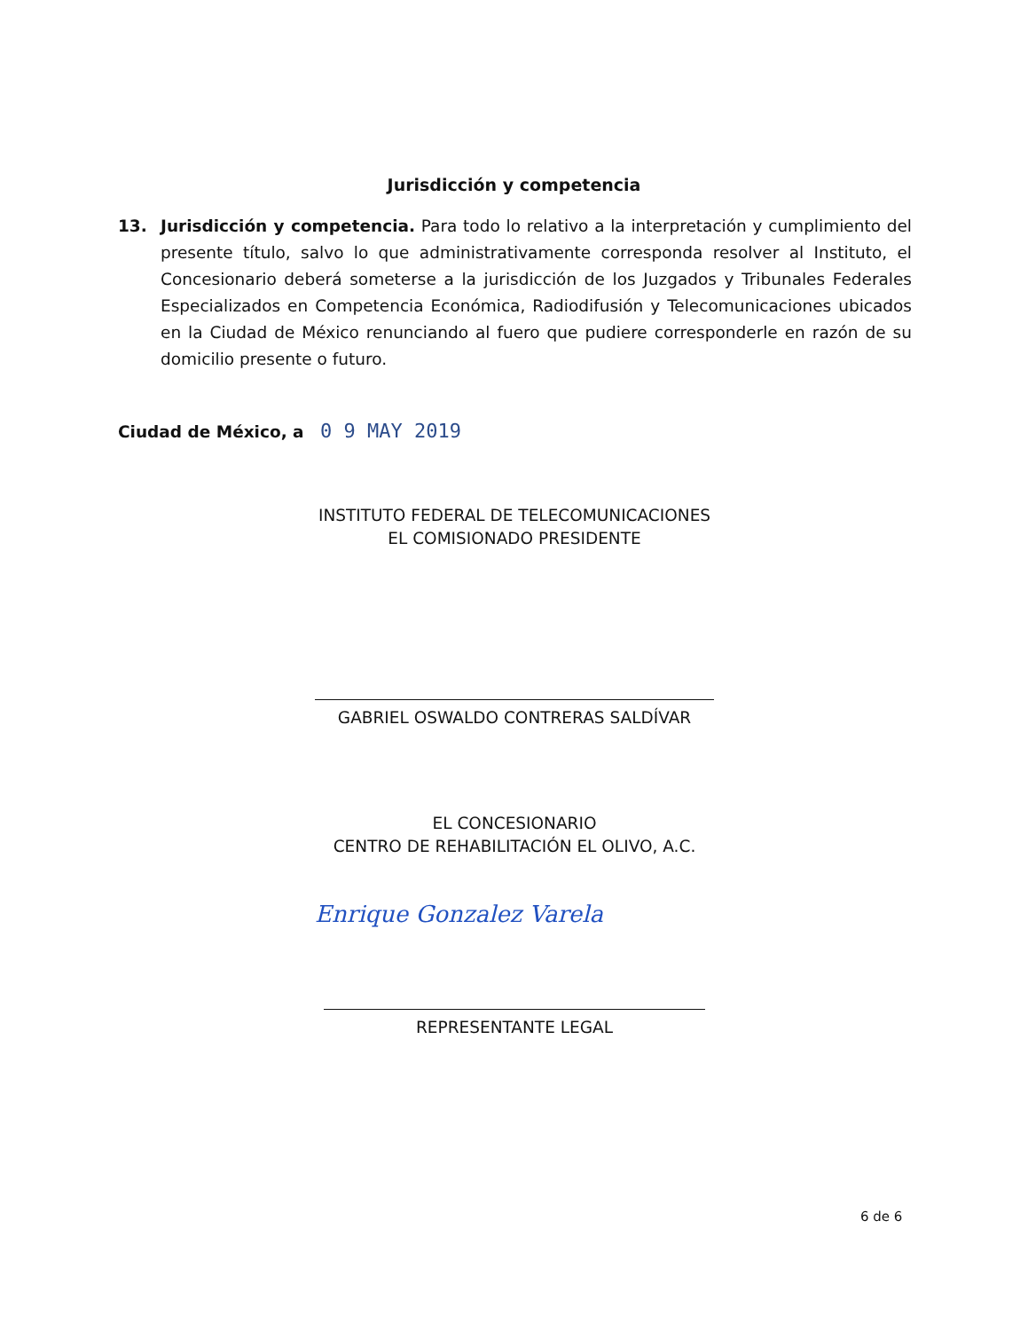Jurisdicción y competencia
13. Jurisdicción y competencia. Para todo lo relativo a la interpretación y cumplimiento del presente título, salvo lo que administrativamente corresponda resolver al Instituto, el Concesionario deberá someterse a la jurisdicción de los Juzgados y Tribunales Federales Especializados en Competencia Económica, Radiodifusión y Telecomunicaciones ubicados en la Ciudad de México renunciando al fuero que pudiere corresponderle en razón de su domicilio presente o futuro.
Ciudad de México, a 0 9 MAY 2019
INSTITUTO FEDERAL DE TELECOMUNICACIONES
EL COMISIONADO PRESIDENTE
GABRIEL OSWALDO CONTRERAS SALDÍVAR
EL CONCESIONARIO
CENTRO DE REHABILITACIÓN EL OLIVO, A.C.
Enrique Gonzalez Varela
REPRESENTANTE LEGAL
6 de 6